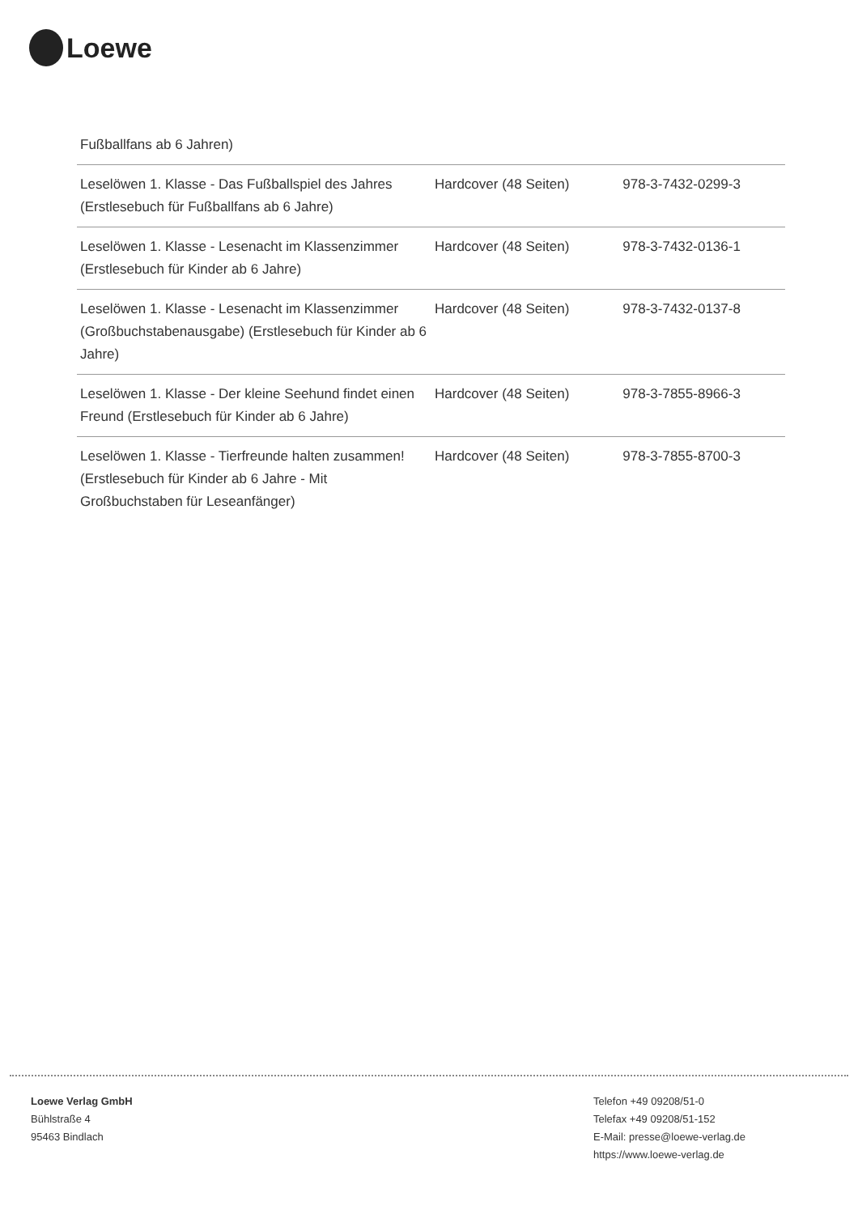Loewe
Fußballfans ab 6 Jahren)
| Leselöwen 1. Klasse - Das Fußballspiel des Jahres (Erstlesebuch für Fußballfans ab 6 Jahre) | Hardcover (48 Seiten) | 978-3-7432-0299-3 |
| Leselöwen 1. Klasse - Lesenacht im Klassenzimmer (Erstlesebuch für Kinder ab 6 Jahre) | Hardcover (48 Seiten) | 978-3-7432-0136-1 |
| Leselöwen 1. Klasse - Lesenacht im Klassenzimmer (Großbuchstabenausgabe) (Erstlesebuch für Kinder ab 6 Jahre) | Hardcover (48 Seiten) | 978-3-7432-0137-8 |
| Leselöwen 1. Klasse - Der kleine Seehund findet einen Freund (Erstlesebuch für Kinder ab 6 Jahre) | Hardcover (48 Seiten) | 978-3-7855-8966-3 |
| Leselöwen 1. Klasse - Tierfreunde halten zusammen! (Erstlesebuch für Kinder ab 6 Jahre - Mit Großbuchstaben für Leseanfänger) | Hardcover (48 Seiten) | 978-3-7855-8700-3 |
Loewe Verlag GmbH
Bühlstraße 4
95463 Bindlach
Telefon +49 09208/51-0
Telefax +49 09208/51-152
E-Mail: presse@loewe-verlag.de
https://www.loewe-verlag.de